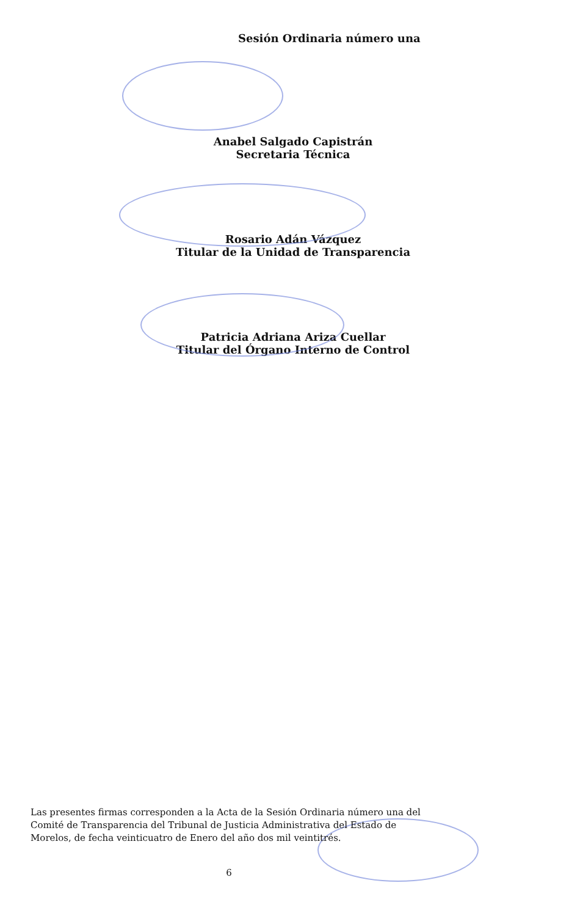Sesión Ordinaria número una
Anabel Salgado Capistrán
Secretaria Técnica
Rosario Adán Vázquez
Titular de la Unidad de Transparencia
Patricia Adriana Ariza Cuellar
Titular del Órgano Interno de Control
Las presentes firmas corresponden a la Acta de la Sesión Ordinaria número una del Comité de Transparencia del Tribunal de Justicia Administrativa del Estado de Morelos, de fecha veinticuatro de Enero del año dos mil veintitrés.
6